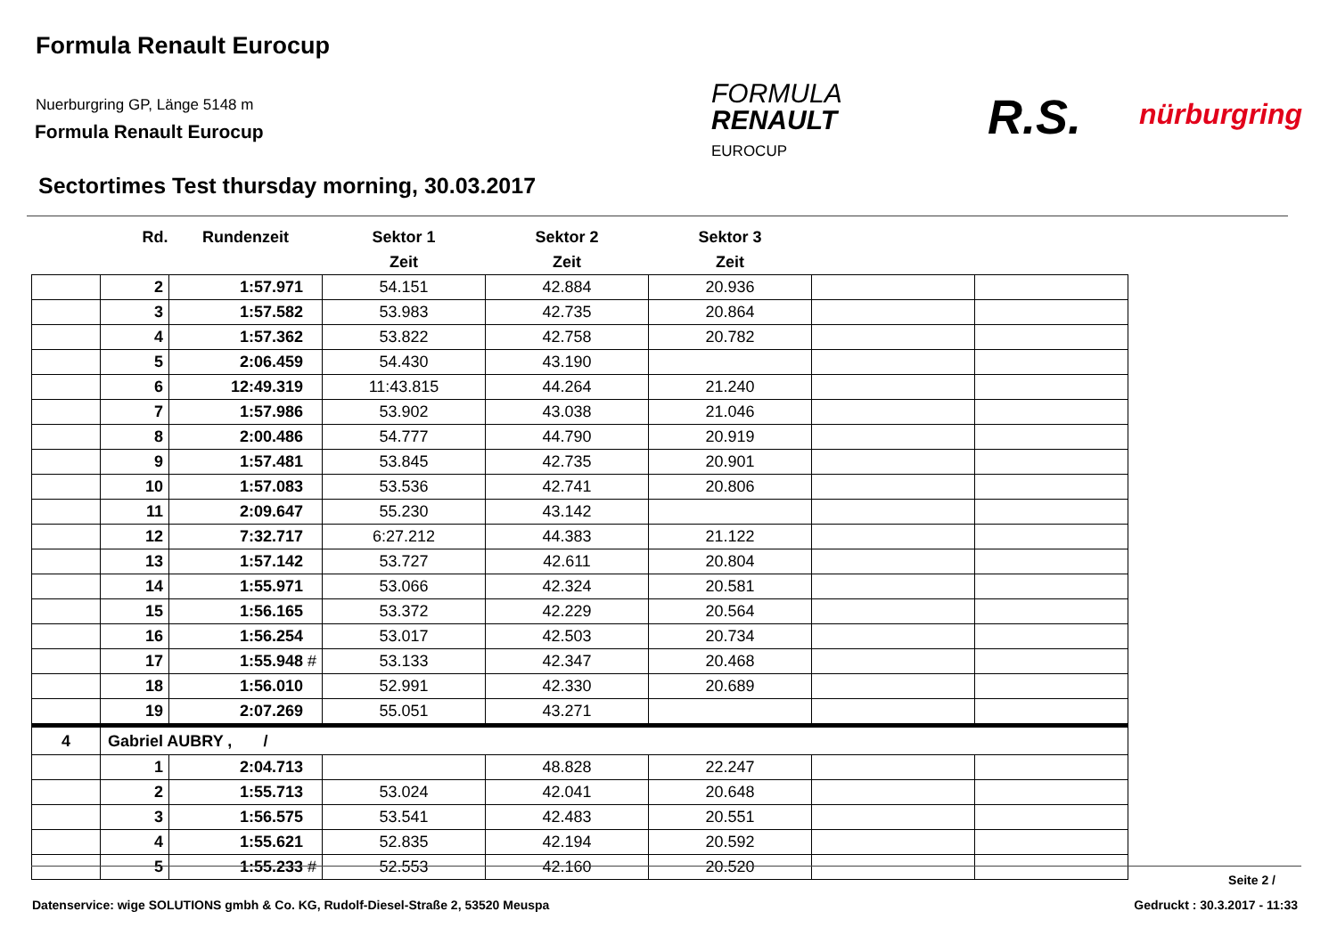Formula Renault Eurocup
Nuerburgring GP, Länge 5148 m
Formula Renault Eurocup
FORMULA
RENAULT
EUROCUP
R.S. nürburgring
Sectortimes Test thursday morning, 30.03.2017
| | Rd. | Rundenzeit | Sektor 1 | Sektor 2 | Sektor 3 | | |
| --- | --- | --- | --- | --- | --- | --- | --- |
| | | | Zeit | Zeit | Zeit | | |
| | 2 | 1:57.971 | 54.151 | 42.884 | 20.936 | | |
| | 3 | 1:57.582 | 53.983 | 42.735 | 20.864 | | |
| | 4 | 1:57.362 | 53.822 | 42.758 | 20.782 | | |
| | 5 | 2:06.459 | 54.430 | 43.190 | | | |
| | 6 | 12:49.319 | 11:43.815 | 44.264 | 21.240 | | |
| | 7 | 1:57.986 | 53.902 | 43.038 | 21.046 | | |
| | 8 | 2:00.486 | 54.777 | 44.790 | 20.919 | | |
| | 9 | 1:57.481 | 53.845 | 42.735 | 20.901 | | |
| | 10 | 1:57.083 | 53.536 | 42.741 | 20.806 | | |
| | 11 | 2:09.647 | 55.230 | 43.142 | | | |
| | 12 | 7:32.717 | 6:27.212 | 44.383 | 21.122 | | |
| | 13 | 1:57.142 | 53.727 | 42.611 | 20.804 | | |
| | 14 | 1:55.971 | 53.066 | 42.324 | 20.581 | | |
| | 15 | 1:56.165 | 53.372 | 42.229 | 20.564 | | |
| | 16 | 1:56.254 | 53.017 | 42.503 | 20.734 | | |
| | 17 | 1:55.948 # | 53.133 | 42.347 | 20.468 | | |
| | 18 | 1:56.010 | 52.991 | 42.330 | 20.689 | | |
| | 19 | 2:07.269 | 55.051 | 43.271 | | | |
| 4 | Gabriel AUBRY , / | | | | | | |
| | 1 | 2:04.713 | | 48.828 | 22.247 | | |
| | 2 | 1:55.713 | 53.024 | 42.041 | 20.648 | | |
| | 3 | 1:56.575 | 53.541 | 42.483 | 20.551 | | |
| | 4 | 1:55.621 | 52.835 | 42.194 | 20.592 | | |
| | 5 | 1:55.233 # | 52.553 | 42.160 | 20.520 | | |
Seite 2 /
Datenservice: wige SOLUTIONS gmbh & Co. KG, Rudolf-Diesel-Straße 2, 53520 Meuspa Gedruckt : 30.3.2017 - 11:33